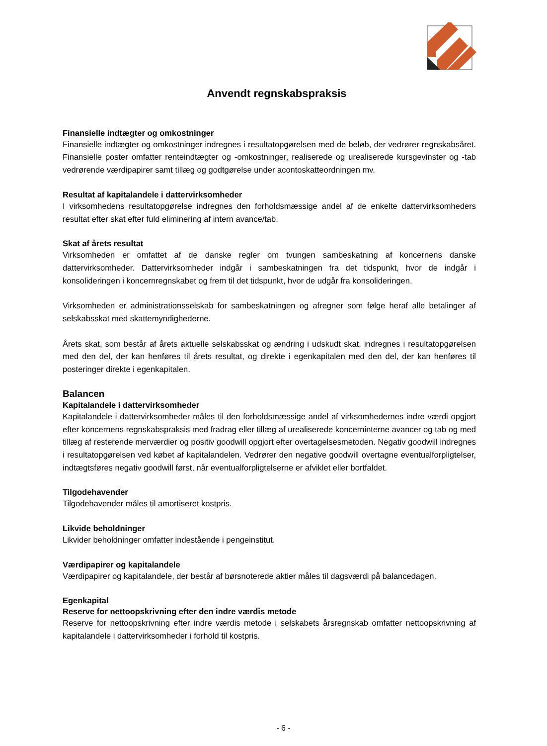Anvendt regnskabspraksis
Finansielle indtægter og omkostninger
Finansielle indtægter og omkostninger indregnes i resultatopgørelsen med de beløb, der vedrører regnskabsåret. Finansielle poster omfatter renteindtægter og -omkostninger, realiserede og urealiserede kursgevinster og -tab vedrørende værdipapirer samt tillæg og godtgørelse under acontoskatteordningen mv.
Resultat af kapitalandele i dattervirksomheder
I virksomhedens resultatopgørelse indregnes den forholdsmæssige andel af de enkelte dattervirksomheders resultat efter skat efter fuld eliminering af intern avance/tab.
Skat af årets resultat
Virksomheden er omfattet af de danske regler om tvungen sambeskatning af koncernens danske dattervirksomheder. Dattervirksomheder indgår i sambeskatningen fra det tidspunkt, hvor de indgår i konsolideringen i koncernregnskabet og frem til det tidspunkt, hvor de udgår fra konsolideringen.
Virksomheden er administrationsselskab for sambeskatningen og afregner som følge heraf alle betalinger af selskabsskat med skattemyndighederne.
Årets skat, som består af årets aktuelle selskabsskat og ændring i udskudt skat, indregnes i resultatopgørelsen med den del, der kan henføres til årets resultat, og direkte i egenkapitalen med den del, der kan henføres til posteringer direkte i egenkapitalen.
Balancen
Kapitalandele i dattervirksomheder
Kapitalandele i dattervirksomheder måles til den forholdsmæssige andel af virksomhedernes indre værdi opgjort efter koncernens regnskabspraksis med fradrag eller tillæg af urealiserede koncerninterne avancer og tab og med tillæg af resterende merværdier og positiv goodwill opgjort efter overtagelsesmetoden. Negativ goodwill indregnes i resultatopgørelsen ved købet af kapitalandelen. Vedrører den negative goodwill overtagne eventualforpligtelser, indtægtsføres negativ goodwill først, når eventualforpligtelserne er afviklet eller bortfaldet.
Tilgodehavender
Tilgodehavender måles til amortiseret kostpris.
Likvide beholdninger
Likvider beholdninger omfatter indestående i pengeinstitut.
Værdipapirer og kapitalandele
Værdipapirer og kapitalandele, der består af børsnoterede aktier måles til dagsværdi på balancedagen.
Egenkapital
Reserve for nettoopskrivning efter den indre værdis metode
Reserve for nettoopskrivning efter indre værdis metode i selskabets årsregnskab omfatter nettoopskrivning af kapitalandele i dattervirksomheder i forhold til kostpris.
- 6 -